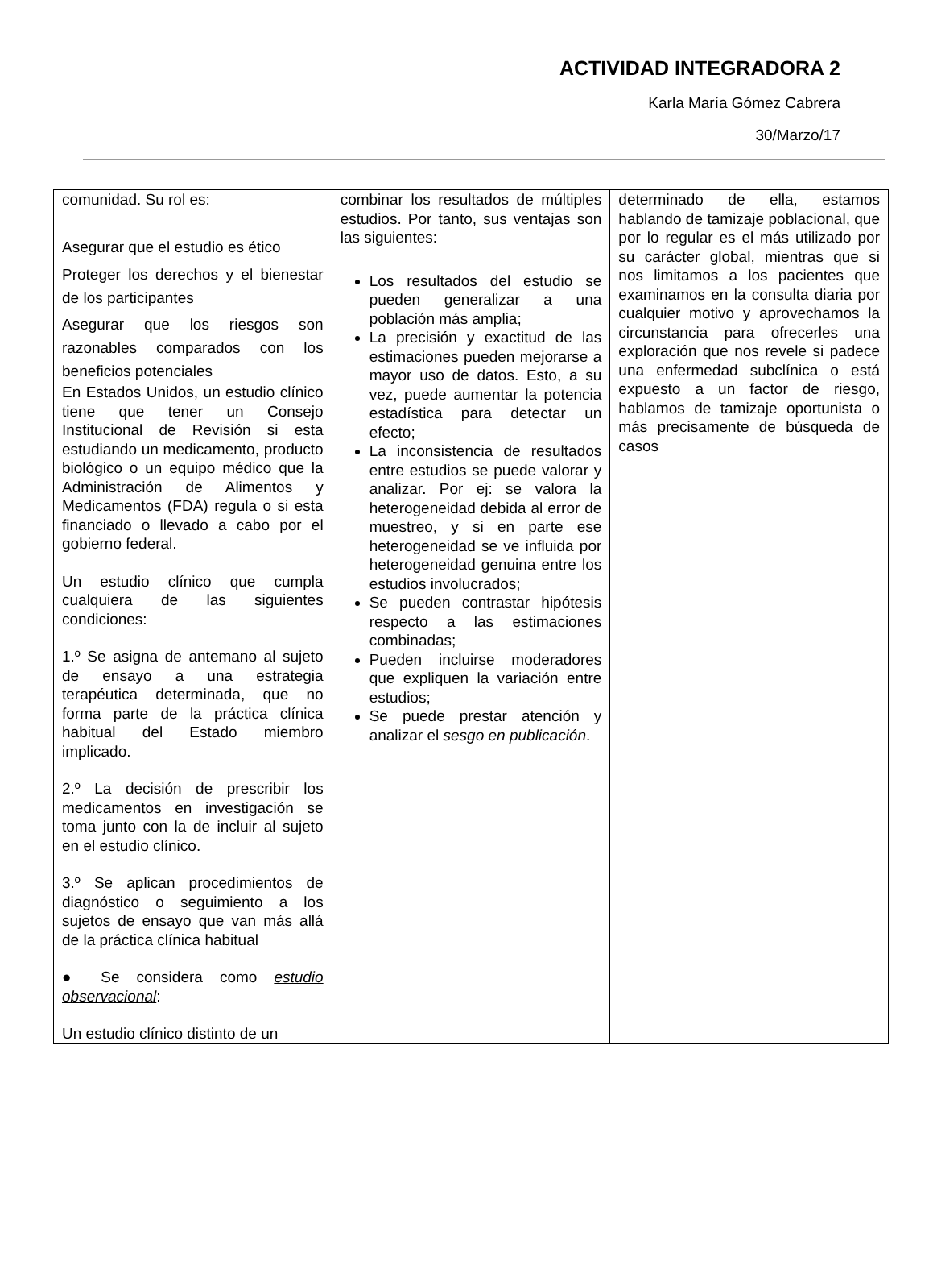ACTIVIDAD INTEGRADORA 2
Karla María Gómez Cabrera
30/Marzo/17
| comunidad. Su rol es: Asegurar que el estudio es ético Proteger los derechos y el bienestar de los participantes Asegurar que los riesgos son razonables comparados con los beneficios potenciales En Estados Unidos, un estudio clínico tiene que tener un Consejo Institucional de Revisión si esta estudiando un medicamento, producto biológico o un equipo médico que la Administración de Alimentos y Medicamentos (FDA) regula o si esta financiado o llevado a cabo por el gobierno federal. Un estudio clínico que cumpla cualquiera de las siguientes condiciones: 1.º Se asigna de antemano al sujeto de ensayo a una estrategia terapéutica determinada, que no forma parte de la práctica clínica habitual del Estado miembro implicado. 2.º La decisión de prescribir los medicamentos en investigación se toma junto con la de incluir al sujeto en el estudio clínico. 3.º Se aplican procedimientos de diagnóstico o seguimiento a los sujetos de ensayo que van más allá de la práctica clínica habitual ● Se considera como estudio observacional : Un estudio clínico distinto de un | combinar los resultados de múltiples estudios. Por tanto, sus ventajas son las siguientes: Los resultados del estudio se pueden generalizar a una población más amplia; La precisión y exactitud de las estimaciones pueden mejorarse a mayor uso de datos. Esto, a su vez, puede aumentar la potencia estadística para detectar un efecto; La inconsistencia de resultados entre estudios se puede valorar y analizar. Por ej: se valora la heterogeneidad debida al error de muestreo, y si en parte ese heterogeneidad se ve influida por heterogeneidad genuina entre los estudios involucrados; Se pueden contrastar hipótesis respecto a las estimaciones combinadas; Pueden incluirse moderadores que expliquen la variación entre estudios; Se puede prestar atención y analizar el sesgo en publicación . | determinado de ella, estamos hablando de tamizaje poblacional, que por lo regular es el más utilizado por su carácter global, mientras que si nos limitamos a los pacientes que examinamos en la consulta diaria por cualquier motivo y aprovechamos la circunstancia para ofrecerles una exploración que nos revele si padece una enfermedad subclínica o está expuesto a un factor de riesgo, hablamos de tamizaje oportunista o más precisamente de búsqueda de casos |